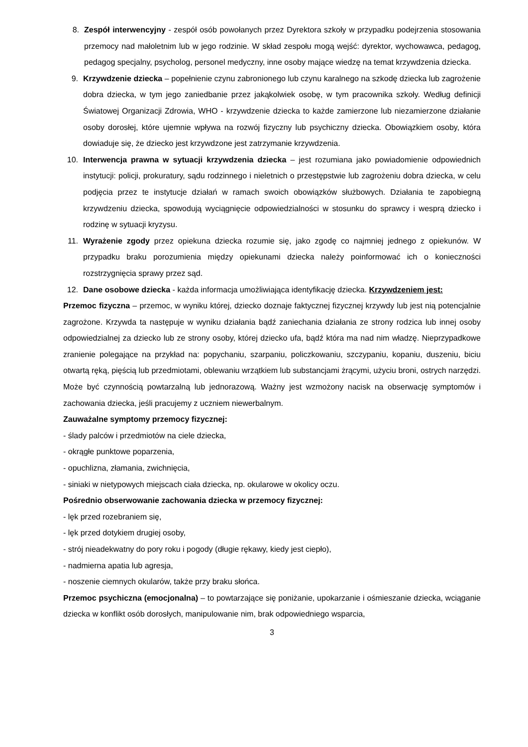8. Zespół interwencyjny - zespół osób powołanych przez Dyrektora szkoły w przypadku podejrzenia stosowania przemocy nad małoletnim lub w jego rodzinie. W skład zespołu mogą wejść: dyrektor, wychowawca, pedagog, pedagog specjalny, psycholog, personel medyczny, inne osoby mające wiedzę na temat krzywdzenia dziecka.
9. Krzywdzenie dziecka – popełnienie czynu zabronionego lub czynu karalnego na szkodę dziecka lub zagrożenie dobra dziecka, w tym jego zaniedbanie przez jakąkolwiek osobę, w tym pracownika szkoły. Według definicji Światowej Organizacji Zdrowia, WHO - krzywdzenie dziecka to każde zamierzone lub niezamierzone działanie osoby dorosłej, które ujemnie wpływa na rozwój fizyczny lub psychiczny dziecka. Obowiązkiem osoby, która dowiaduje się, że dziecko jest krzywdzone jest zatrzymanie krzywdzenia.
10. Interwencja prawna w sytuacji krzywdzenia dziecka – jest rozumiana jako powiadomienie odpowiednich instytucji: policji, prokuratury, sądu rodzinnego i nieletnich o przestępstwie lub zagrożeniu dobra dziecka, w celu podjęcia przez te instytucje działań w ramach swoich obowiązków służbowych. Działania te zapobiegną krzywdzeniu dziecka, spowodują wyciągnięcie odpowiedzialności w stosunku do sprawcy i wesprą dziecko i rodzinę w sytuacji kryzysu.
11. Wyrażenie zgody przez opiekuna dziecka rozumie się, jako zgodę co najmniej jednego z opiekunów. W przypadku braku porozumienia między opiekunami dziecka należy poinformować ich o konieczności rozstrzygnięcia sprawy przez sąd.
12. Dane osobowe dziecka - każda informacja umożliwiająca identyfikację dziecka. Krzywdzeniem jest:
Przemoc fizyczna – przemoc, w wyniku której, dziecko doznaje faktycznej fizycznej krzywdy lub jest nią potencjalnie zagrożone. Krzywda ta następuje w wyniku działania bądź zaniechania działania ze strony rodzica lub innej osoby odpowiedzialnej za dziecko lub ze strony osoby, której dziecko ufa, bądź która ma nad nim władzę. Nieprzypadkowe zranienie polegające na przykład na: popychaniu, szarpaniu, policzkowaniu, szczypaniu, kopaniu, duszeniu, biciu otwartą ręką, pięścią lub przedmiotami, oblewaniu wrzątkiem lub substancjami żrącymi, użyciu broni, ostrych narzędzi. Może być czynnością powtarzalną lub jednorazową. Ważny jest wzmożony nacisk na obserwację symptomów i zachowania dziecka, jeśli pracujemy z uczniem niewerbalnym.
Zauważalne symptomy przemocy fizycznej:
- ślady palców i przedmiotów na ciele dziecka,
- okrągłe punktowe poparzenia,
- opuchlizna, złamania, zwichnięcia,
- siniaki w nietypowych miejscach ciała dziecka, np. okularowe w okolicy oczu.
Pośrednio obserwowanie zachowania dziecka w przemocy fizycznej:
- lęk przed rozebraniem się,
- lęk przed dotykiem drugiej osoby,
- strój nieadekwatny do pory roku i pogody (długie rękawy, kiedy jest ciepło),
- nadmierna apatia lub agresja,
- noszenie ciemnych okularów, także przy braku słońca.
Przemoc psychiczna (emocjonalna) – to powtarzające się poniżanie, upokarzanie i ośmieszanie dziecka, wciąganie dziecka w konflikt osób dorosłych, manipulowanie nim, brak odpowiedniego wsparcia,
3